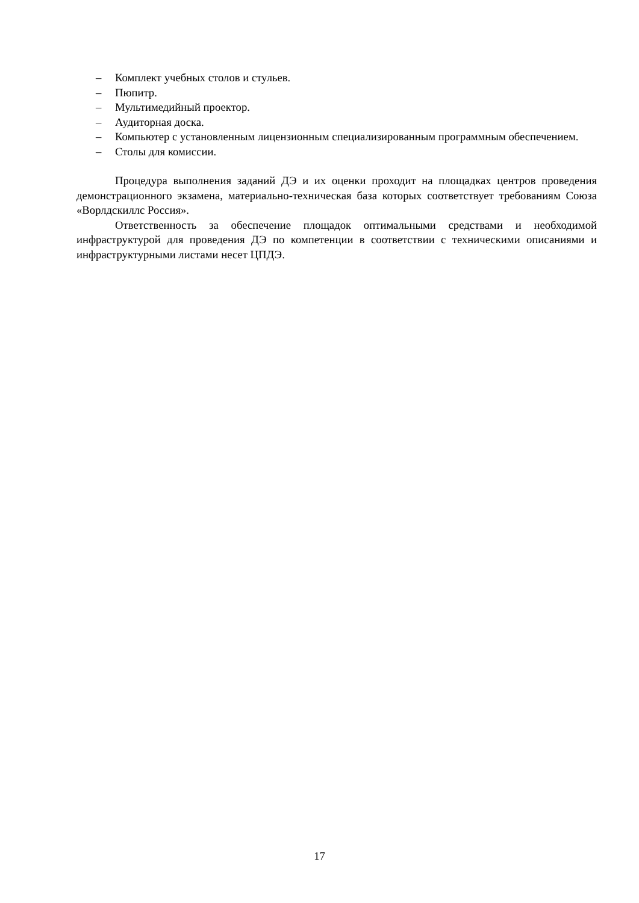– Комплект учебных столов и стульев.
– Пюпитр.
– Мультимедийный проектор.
– Аудиторная доска.
– Компьютер с установленным лицензионным специализированным программным обеспечением.
– Столы для комиссии.
Процедура выполнения заданий ДЭ и их оценки проходит на площадках центров проведения демонстрационного экзамена, материально-техническая база которых соответствует требованиям Союза «Ворлдскиллс Россия».
Ответственность за обеспечение площадок оптимальными средствами и необходимой инфраструктурой для проведения ДЭ по компетенции в соответствии с техническими описаниями и инфраструктурными листами несет ЦПДЭ.
17